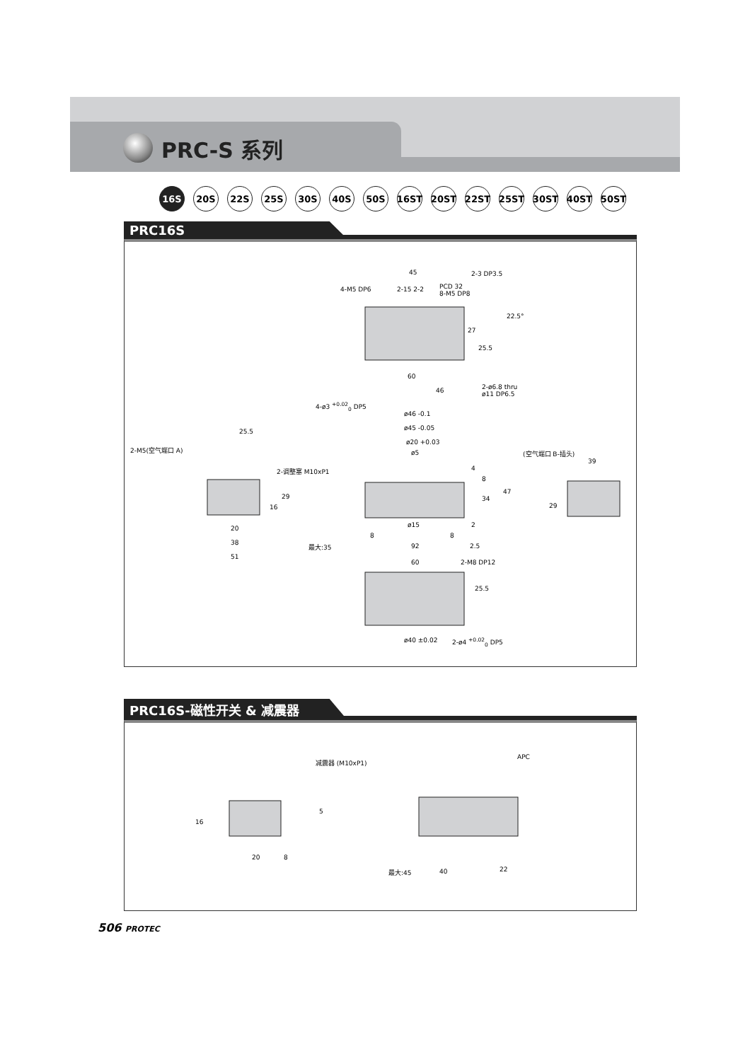PRC-S 系列
16S 20S 22S 25S 30S 40S 50S 16ST 20ST 22ST 25ST 30ST 40ST 50ST
PRC16S
45
4-M5 DP6 2-15 2-2 PCD 32
8-M5 DP8
2-3 DP3.5
22.5°
27
25.5
60
46 2-ø6.8 thru
ø11 DP6.5
4-ø3 <sup>+0.02</sup><sub>0</sub> DP5
ø46 -0.1
ø45 -0.05
ø20 +0.03
ø5
25.5
2-M5(空气端口 A) (空气端口 B-插头)
39
2-调整塞 M10xP1 4
8
34
47
29
16 29
2 ø15 20
8 8
38 最大:35 92 2.5
51
60 2-M8 DP12
25.5
ø40 ±0.02 2-ø4 <sup>+0.02</sup><sub>0</sub> DP5
PRC16S-磁性开关 & 减震器
减震器 (M10xP1)
APC
5
16
20 8
最大:45 40 22
506 PROTEC